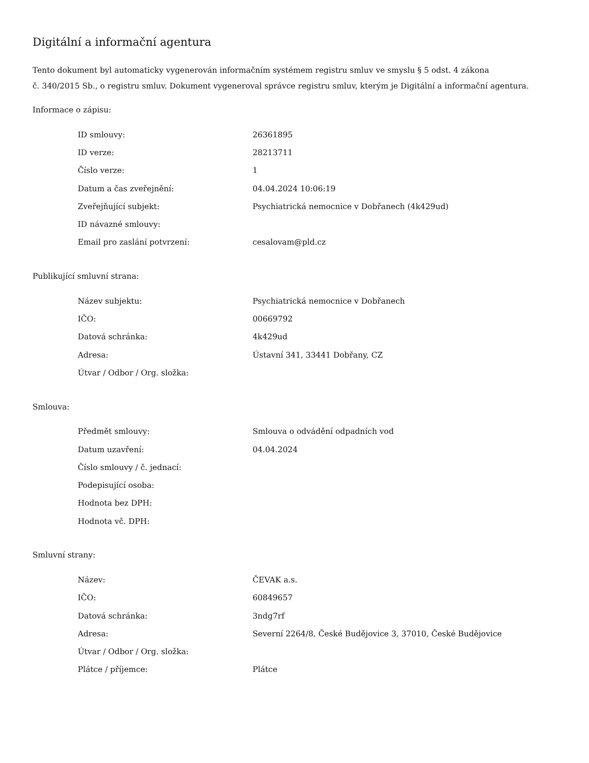Digitální a informační agentura
Tento dokument byl automaticky vygenerován informačním systémem registru smluv ve smyslu § 5 odst. 4 zákona
č. 340/2015 Sb., o registru smluv. Dokument vygeneroval správce registru smluv, kterým je Digitální a informační agentura.
Informace o zápisu:
| ID smlouvy: | 26361895 |
| ID verze: | 28213711 |
| Číslo verze: | 1 |
| Datum a čas zveřejnění: | 04.04.2024 10:06:19 |
| Zveřejňující subjekt: | Psychiatrická nemocnice v Dobřanech (4k429ud) |
| ID návazné smlouvy: | |
| Email pro zaslání potvrzení: | cesalovam@pld.cz |
Publikující smluvní strana:
| Název subjektu: | Psychiatrická nemocnice v Dobřanech |
| IČO: | 00669792 |
| Datová schránka: | 4k429ud |
| Adresa: | Ústavní 341, 33441 Dobřany, CZ |
| Útvar / Odbor / Org. složka: | |
Smlouva:
| Předmět smlouvy: | Smlouva o odvádění odpadních vod |
| Datum uzavření: | 04.04.2024 |
| Číslo smlouvy / č. jednací: | |
| Podepisující osoba: | |
| Hodnota bez DPH: | |
| Hodnota vč. DPH: | |
Smluvní strany:
| Název: | ČEVAK a.s. |
| IČO: | 60849657 |
| Datová schránka: | 3ndg7rf |
| Adresa: | Severní 2264/8, České Budějovice 3, 37010, České Budějovice |
| Útvar / Odbor / Org. složka: | |
| Plátce / příjemce: | Plátce |